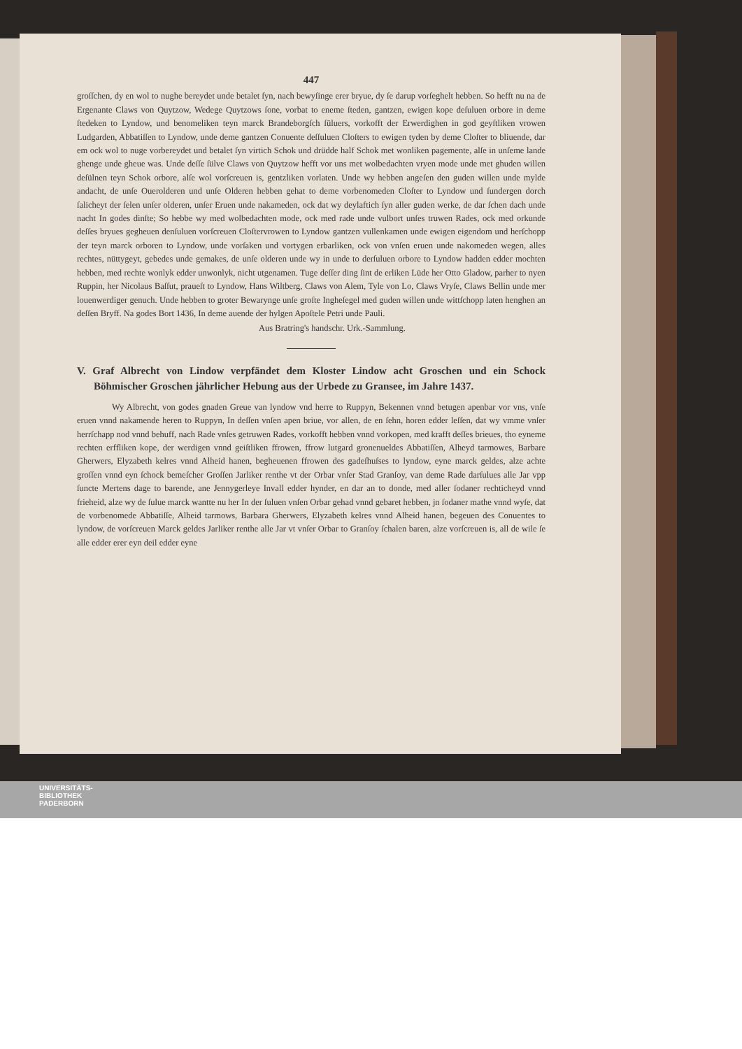447
groſſchen, dy en wol to nughe bereydet unde betalet ſyn, nach bewyſinge erer bryue, dy ſe darup vorſeghelt hebben. So hefft nu na de Ergenante Claws von Quytzow, Wedege Quytzows ſone, vorbat to eneme ſteden, gantzen, ewigen kope deſuluen orbore in deme ſtedeken to Lyndow, und benomeliken teyn marck Brandeborgſch ſüluers, vorkofft der Erwerdighen in god geyſtliken vrowen Ludgarden, Abbatiſſen to Lyndow, unde deme gantzen Conuente deſſuluen Cloſters to ewigen tyden by deme Cloſter to bliuende, dar em ock wol to nuge vorbereydet und betalet ſyn virtich Schok und drüdde half Schok met wonliken pagemente, alſe in unſeme lande ghenge unde gheue was. Unde deſſe ſülve Claws von Quytzow hefft vor uns met wolbedachten vryen mode unde met ghuden willen deſülnen teyn Schok orbore, alſe wol vorſcreuen is, gentzliken vorlaten. Unde wy hebben angeſen den guden willen unde mylde andacht, de unſe Ouerolderen und unſe Olderen hebben gehat to deme vorbenomeden Cloſter to Lyndow und ſundergen dorch ſalicheyt der ſelen unſer olderen, unſer Eruen unde nakameden, ock dat wy deylaftich ſyn aller guden werke, de dar ſchen dach unde nacht In godes dinſte; So hebbe wy med wolbedachten mode, ock med rade unde vulbort unſes truwen Rades, ock med orkunde deſſes bryues gegheuen denſuluen vorſcreuen Cloſtervrowen to Lyndow gantzen vullenkamen unde ewigen eigendom und herſchopp der teyn marck orboren to Lyndow, unde vorſaken und vortygen erbarliken, ock von vnſen eruen unde nakomeden wegen, alles rechtes, nüttygeyt, gebedes unde gemakes, de unſe olderen unde wy in unde to derſuluen orbore to Lyndow hadden edder mochten hebben, med rechte wonlyk edder unwonlyk, nicht utgenamen. Tuge deſſer ding ſint de erliken Lüde her Otto Gladow, parher to nyen Ruppin, her Nicolaus Baſſut, praueſt to Lyndow, Hans Wiltberg, Claws von Alem, Tyle von Lo, Claws Vryſe, Claws Bellin unde mer louenwerdiger genuch. Unde hebben to groter Bewarynge unſe groſte Ingheſegel med guden willen unde wittſchopp laten henghen an deſſen Bryff. Na godes Bort 1436, In deme auende der hylgen Apoſtele Petri unde Pauli.
Aus Bratring's handschr. Urk.-Sammlung.
V. Graf Albrecht von Lindow verpfändet dem Kloster Lindow acht Groschen und ein Schock Böhmischer Groschen jährlicher Hebung aus der Urbede zu Gransee, im Jahre 1437.
Wy Albrecht, von godes gnaden Greue van lyndow vnd herre to Ruppyn, Bekennen vnnd betugen apenbar vor vns, vnſe eruen vnnd nakamende heren to Ruppyn, In deſſen vnſen apen briue, vor allen, de en ſehn, horen edder leſſen, dat wy vmme vnſer herrſchapp nod vnnd behuff, nach Rade vnſes getruwen Rades, vorkofft hebben vnnd vorkopen, med krafft deſſes brieues, tho eyneme rechten erffliken kope, der werdigen vnnd geiſtliken ffrowen, ffrow lutgard gronenueldes Abbatiſſen, Alheyd tarmowes, Barbare Gherwers, Elyzabeth kelres vnnd Alheid hanen, begheuenen ffrowen des gadeſhuſses to lyndow, eyne marck geldes, alze achte groſſen vnnd eyn ſchock bemeſcher Groſſen Jarliker renthe vt der Orbar vnſer Stad Granſoy, van deme Rade darſulues alle Jar vpp ſuncte Mertens dage to barende, ane Jennygerleye Invall edder hynder, en dar an to donde, med aller ſodaner rechticheyd vnnd frieheid, alze wy de ſulue marck wantte nu her In der ſuluen vnſen Orbar gehad vnnd gebaret hebben, jn ſodaner mathe vnnd wyſe, dat de vorbenomede Abbatiſſe, Alheid tarmows, Barbara Gherwers, Elyzabeth kelres vnnd Alheid hanen, begeuen des Conuentes to lyndow, de vorſcreuen Marck geldes Jarliker renthe alle Jar vt vnſer Orbar to Granſoy ſchalen baren, alze vorſcreuen is, all de wile ſe alle edder erer eyn deil edder eyne
UNIVERSITÄTS-
BIBLIOTHEK
PADERBORN